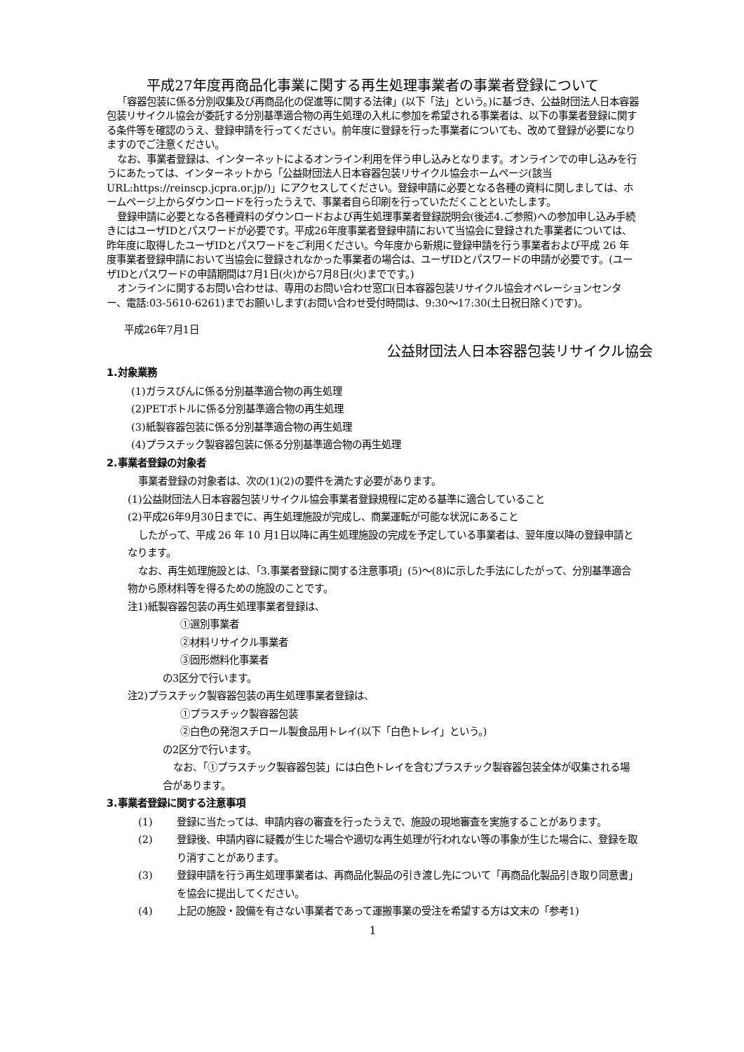平成27年度再商品化事業に関する再生処理事業者の事業者登録について
「容器包装に係る分別収集及び再商品化の促進等に関する法律」(以下「法」という。)に基づき、公益財団法人日本容器包装リサイクル協会が委託する分別基準適合物の再生処理の入札に参加を希望される事業者は、以下の事業者登録に関する条件等を確認のうえ、登録申請を行ってください。前年度に登録を行った事業者についても、改めて登録が必要になりますのでご注意ください。
なお、事業者登録は、インターネットによるオンライン利用を伴う申し込みとなります。オンラインでの申し込みを行うにあたっては、インターネットから「公益財団法人日本容器包装リサイクル協会ホームページ(該当URL:https://reinscp.jcpra.or.jp/)」にアクセスしてください。登録申請に必要となる各種の資料に関しましては、ホームページ上からダウンロードを行ったうえで、事業者自ら印刷を行っていただくことといたします。
登録申請に必要となる各種資料のダウンロードおよび再生処理事業者登録説明会(後述4.ご参照)への参加申し込み手続きにはユーザIDとパスワードが必要です。平成26年度事業者登録申請において当協会に登録された事業者については、昨年度に取得したユーザIDとパスワードをご利用ください。今年度から新規に登録申請を行う事業者および平成 26 年度事業者登録申請において当協会に登録されなかった事業者の場合は、ユーザIDとパスワードの申請が必要です。(ユーザIDとパスワードの申請期間は7月1日(火)から7月8日(火)までです。)
オンラインに関するお問い合わせは、専用のお問い合わせ窓口(日本容器包装リサイクル協会オペレーションセンター、電話:03-5610-6261)までお願いします(お問い合わせ受付時間は、9:30〜17:30(土日祝日除く)です)。
平成26年7月1日
公益財団法人日本容器包装リサイクル協会
1.対象業務
(1)ガラスびんに係る分別基準適合物の再生処理
(2)PETボトルに係る分別基準適合物の再生処理
(3)紙製容器包装に係る分別基準適合物の再生処理
(4)プラスチック製容器包装に係る分別基準適合物の再生処理
2.事業者登録の対象者
事業者登録の対象者は、次の(1)(2)の要件を満たす必要があります。
(1)公益財団法人日本容器包装リサイクル協会事業者登録規程に定める基準に適合していること
(2)平成26年9月30日までに、再生処理施設が完成し、商業運転が可能な状況にあること
したがって、平成 26 年 10 月1日以降に再生処理施設の完成を予定している事業者は、翌年度以降の登録申請となります。
なお、再生処理施設とは、「3.事業者登録に関する注意事項」(5)〜(8)に示した手法にしたがって、分別基準適合物から原材料等を得るための施設のことです。
注1)紙製容器包装の再生処理事業者登録は、
①選別事業者
②材料リサイクル事業者
③固形燃料化事業者
の3区分で行います。
注2)プラスチック製容器包装の再生処理事業者登録は、
①プラスチック製容器包装
②白色の発泡スチロール製食品用トレイ(以下「白色トレイ」という。)
の2区分で行います。
なお、「①プラスチック製容器包装」には白色トレイを含むプラスチック製容器包装全体が収集される場合があります。
3.事業者登録に関する注意事項
(1) 登録に当たっては、申請内容の審査を行ったうえで、施設の現地審査を実施することがあります。
(2) 登録後、申請内容に疑義が生じた場合や適切な再生処理が行われない等の事象が生じた場合に、登録を取り消すことがあります。
(3) 登録申請を行う再生処理事業者は、再商品化製品の引き渡し先について「再商品化製品引き取り同意書」を協会に提出してください。
(4) 上記の施設・設備を有さない事業者であって運搬事業の受注を希望する方は文末の「参考1)
1